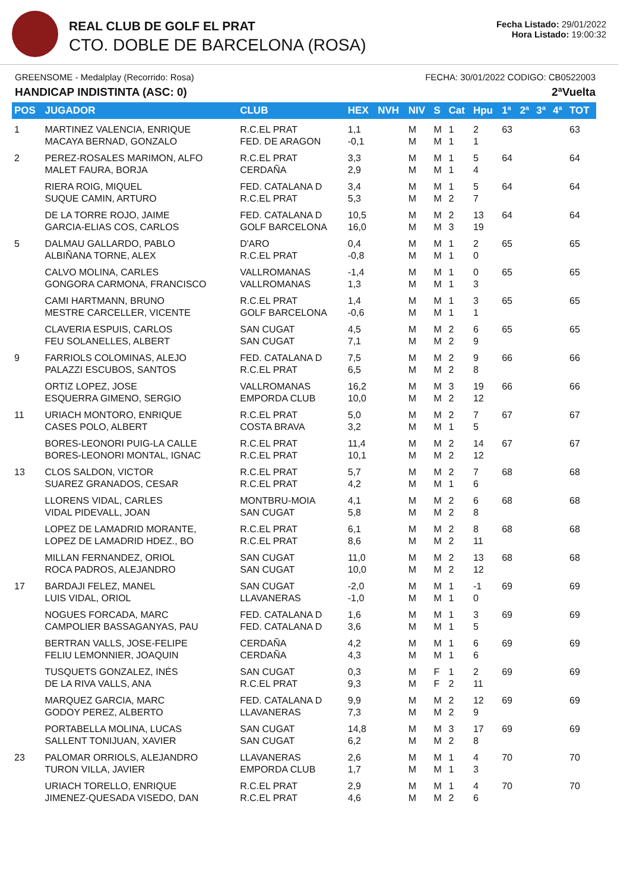REAL CLUB DE GOLF EL PRAT
CTO. DOBLE DE BARCELONA (ROSA)
Fecha Listado: 29/01/2022
Hora Listado: 19:00:32
GREENSOME - Medalplay (Recorrido: Rosa) FECHA: 30/01/2022 CODIGO: CB0522003
HANDICAP INDISTINTA (ASC: 0) 2ªVuelta
| POS | JUGADOR | CLUB | HEX | NVH | NIV | S | Cat | Hpu | 1ª | 2ª | 3ª | 4ª | TOT |
| --- | --- | --- | --- | --- | --- | --- | --- | --- | --- | --- | --- | --- | --- |
| 1 | MARTINEZ VALENCIA, ENRIQUE MACAYA BERNAD, GONZALO | R.C.EL PRAT FED. DE ARAGON | 1,1 -0,1 | | M M | M M | 1 1 | 2 1 | 63 | | | | 63 |
| 2 | PEREZ-ROSALES MARIMON, ALFO MALET FAURA, BORJA | R.C.EL PRAT CERDAÑA | 3,3 2,9 | | M M | M M | 1 1 | 5 4 | 64 | | | | 64 |
| | RIERA ROIG, MIQUEL SUQUE CAMIN, ARTURO | FED. CATALANA D R.C.EL PRAT | 3,4 5,3 | | M M | M M | 1 2 | 5 7 | 64 | | | | 64 |
| | DE LA TORRE ROJO, JAIME GARCIA-ELIAS COS, CARLOS | FED. CATALANA D GOLF BARCELONA | 10,5 16,0 | | M M | M M | 2 3 | 13 19 | 64 | | | | 64 |
| 5 | DALMAU GALLARDO, PABLO ALBIÑANA TORNE, ALEX | D'ARO R.C.EL PRAT | 0,4 -0,8 | | M M | M M | 1 1 | 2 0 | 65 | | | | 65 |
| | CALVO MOLINA, CARLES GONGORA CARMONA, FRANCISCO | VALLROMANAS VALLROMANAS | -1,4 1,3 | | M M | M M | 1 1 | 0 3 | 65 | | | | 65 |
| | CAMI HARTMANN, BRUNO MESTRE CARCELLER, VICENTE | R.C.EL PRAT GOLF BARCELONA | 1,4 -0,6 | | M M | M M | 1 1 | 3 1 | 65 | | | | 65 |
| | CLAVERIA ESPUIS, CARLOS FEU SOLANELLES, ALBERT | SAN CUGAT SAN CUGAT | 4,5 7,1 | | M M | M M | 2 2 | 6 9 | 65 | | | | 65 |
| 9 | FARRIOLS COLOMINAS, ALEJO PALAZZI ESCUBOS, SANTOS | FED. CATALANA D R.C.EL PRAT | 7,5 6,5 | | M M | M M | 2 2 | 9 8 | 66 | | | | 66 |
| | ORTIZ LOPEZ, JOSE ESQUERRA GIMENO, SERGIO | VALLROMANAS EMPORDA CLUB | 16,2 10,0 | | M M | M M | 3 2 | 19 12 | 66 | | | | 66 |
| 11 | URIACH MONTORO, ENRIQUE CASES POLO, ALBERT | R.C.EL PRAT COSTA BRAVA | 5,0 3,2 | | M M | M M | 2 1 | 7 5 | 67 | | | | 67 |
| | BORES-LEONORI PUIG-LA CALLE BORES-LEONORI MONTAL, IGNAC | R.C.EL PRAT R.C.EL PRAT | 11,4 10,1 | | M M | M M | 2 2 | 14 12 | 67 | | | | 67 |
| 13 | CLOS SALDON, VICTOR SUAREZ GRANADOS, CESAR | R.C.EL PRAT R.C.EL PRAT | 5,7 4,2 | | M M | M M | 2 1 | 7 6 | 68 | | | | 68 |
| | LLORENS VIDAL, CARLES VIDAL PIDEVALL, JOAN | MONTBRU-MOIA SAN CUGAT | 4,1 5,8 | | M M | M M | 2 2 | 6 8 | 68 | | | | 68 |
| | LOPEZ DE LAMADRID MORANTE, LOPEZ DE LAMADRID HDEZ., BO | R.C.EL PRAT R.C.EL PRAT | 6,1 8,6 | | M M | M M | 2 2 | 8 11 | 68 | | | | 68 |
| | MILLAN FERNANDEZ, ORIOL ROCA PADROS, ALEJANDRO | SAN CUGAT SAN CUGAT | 11,0 10,0 | | M M | M M | 2 2 | 13 12 | 68 | | | | 68 |
| 17 | BARDAJI FELEZ, MANEL LUIS VIDAL, ORIOL | SAN CUGAT LLAVANERAS | -2,0 -1,0 | | M M | M M | 1 1 | -1 0 | 69 | | | | 69 |
| | NOGUES FORCADA, MARC CAMPOLIER BASSAGANYAS, PAU | FED. CATALANA D FED. CATALANA D | 1,6 3,6 | | M M | M M | 1 1 | 3 5 | 69 | | | | 69 |
| | BERTRAN VALLS, JOSE-FELIPE FELIU LEMONNIER, JOAQUIN | CERDAÑA CERDAÑA | 4,2 4,3 | | M M | M M | 1 1 | 6 6 | 69 | | | | 69 |
| | TUSQUETS GONZALEZ, INÉS DE LA RIVA VALLS, ANA | SAN CUGAT R.C.EL PRAT | 0,3 9,3 | | M M | F F | 1 2 | 2 11 | 69 | | | | 69 |
| | MARQUEZ GARCIA, MARC GODOY PEREZ, ALBERTO | FED. CATALANA D LLAVANERAS | 9,9 7,3 | | M M | M M | 2 2 | 12 9 | 69 | | | | 69 |
| | PORTABELLA MOLINA, LUCAS SALLENT TONIJUAN, XAVIER | SAN CUGAT SAN CUGAT | 14,8 6,2 | | M M | M M | 3 2 | 17 8 | 69 | | | | 69 |
| 23 | PALOMAR ORRIOLS, ALEJANDRO TURON VILLA, JAVIER | LLAVANERAS EMPORDA CLUB | 2,6 1,7 | | M M | M M | 1 1 | 4 3 | 70 | | | | 70 |
| | URIACH TORELLO, ENRIQUE JIMENEZ-QUESADA VISEDO, DAN | R.C.EL PRAT R.C.EL PRAT | 2,9 4,6 | | M M | M M | 1 2 | 4 6 | 70 | | | | 70 |